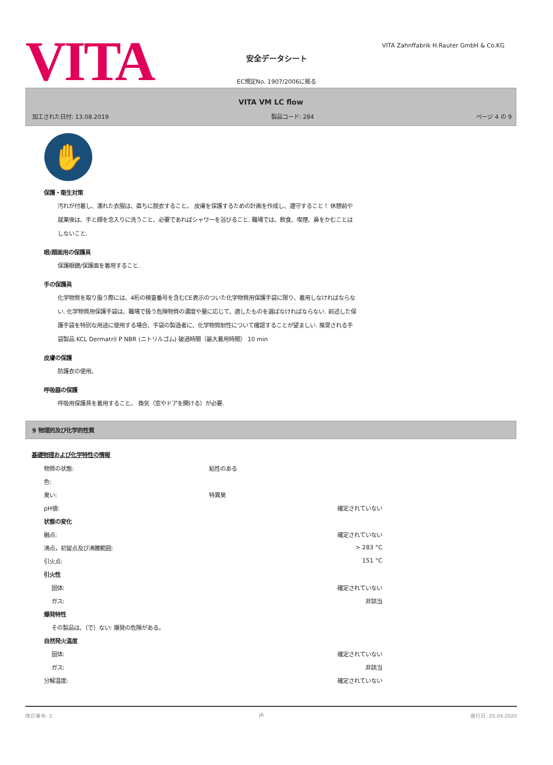VITA
VITA Zahnffabrik H.Rauter GmbH & Co.KG
安全データシート
EC規定No. 1907/2006に拠る
VITA VM LC flow
加工された日付: 13.08.2019 製品コード: 284 ページ 4 の 9
✋
保護・衛生対策
汚れが付着し、濡れた衣服は、直ちに脱衣すること。 皮膚を保護するための計画を作成し、遵守すること！ 休憩前や就業後は、手と顔を念入りに洗うこと、必要であればシャワーを浴びること. 職場では、飲食、喫煙、鼻をかむことはしないこと.
眼/顔面用の保護具
保護眼鏡/保護面を着用すること.
手の保護具
化学物質を取り扱う際には、4桁の検査番号を含むCE表示のついた化学物質用保護手袋に限り、着用しなければならない. 化学物質用保護手袋は、職場で扱う危険物質の濃度や量に応じて、適したものを選ばなければならない. 前述した保護手袋を特別な用途に使用する場合、手袋の製造者に、化学物質耐性について確認することが望ましい. 推奨される手袋製品 KCL Dermatril P NBR (ニトリルゴム) 破過時間（最大着用時間） 10 min
皮膚の保護
防護衣の使用。
呼吸器の保護
呼吸用保護具を着用すること。 換気（窓やドアを開ける）が必要.
9 物理的及び化学的性質
基礎物理および化学特性の情報
| 物質の状態: | 粘性のある | |
| 色: | | |
| 臭い: | 特異臭 | |
| pH値: | | 確定されていない |
| 状態の変化 | | |
| 融点: | | 確定されていない |
| 沸点，初留点及び沸騰範囲: | | > 283 °C |
| 引火点: | | 151 °C |
| 引火性 | | |
| 固体: | | 確定されていない |
| ガス: | | 非該当 |
| 爆発特性 | | |
| その製品は、（で）ない: 爆発の危険がある。 | | |
| 自然発火温度 | | |
| 固体: | | 確定されていない |
| ガス: | | 非該当 |
| 分解温度: | | 確定されていない |
改訂番号: 2 JA 発行日: 20.04.2020